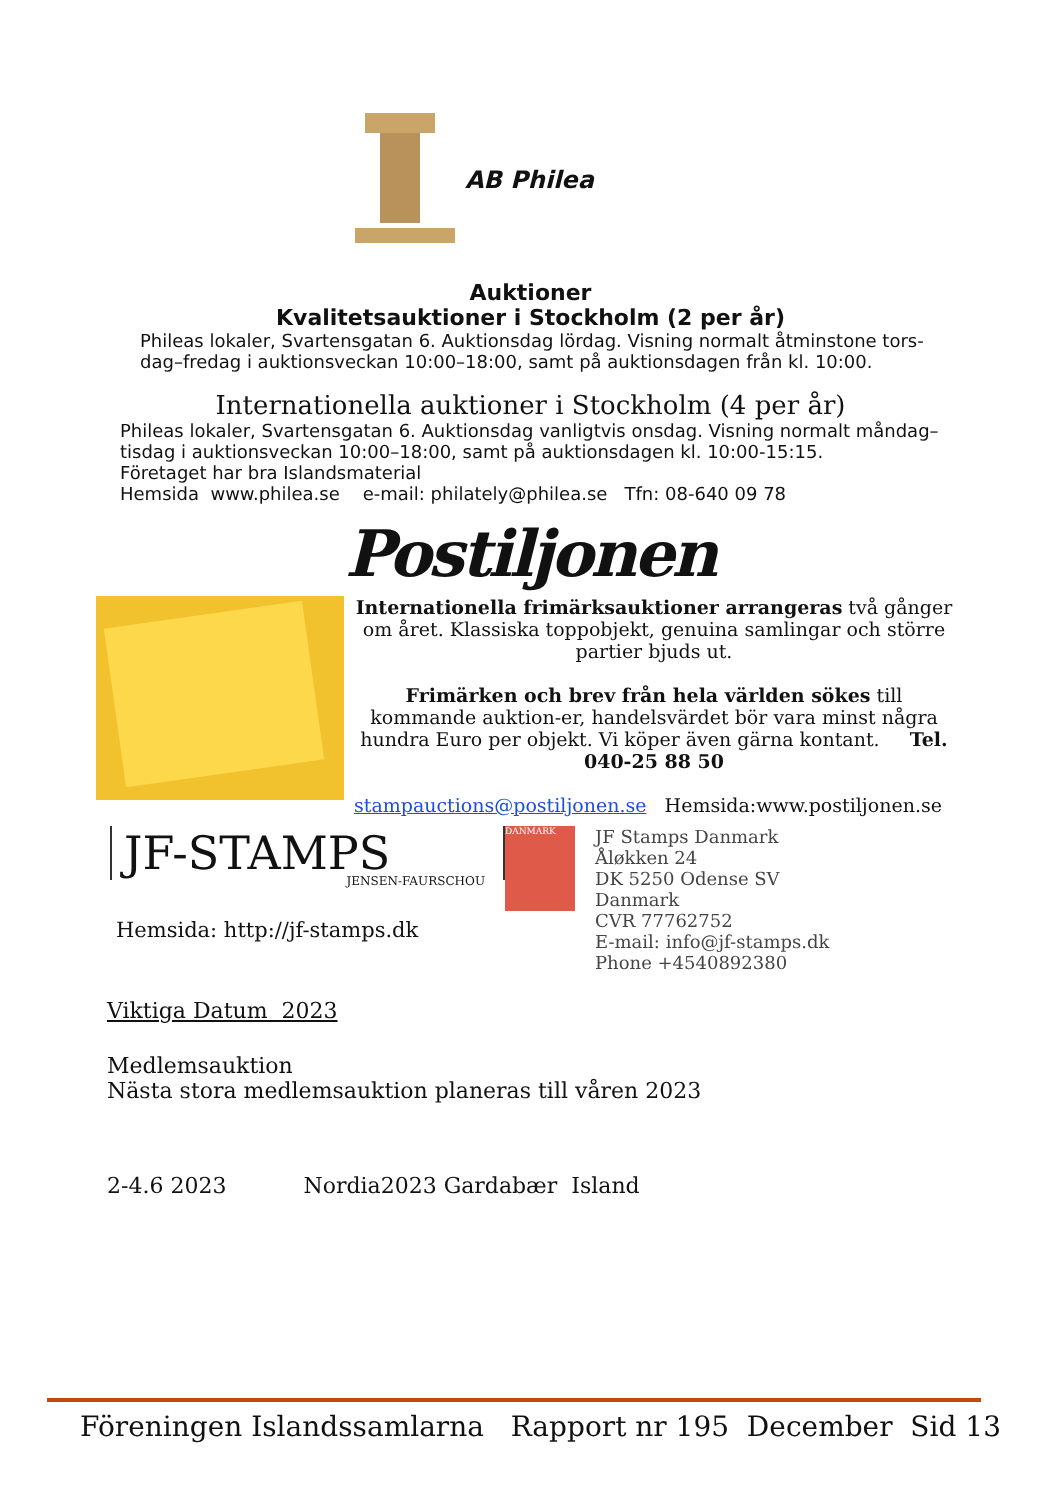AB Philea
Auktioner
Kvalitetsauktioner i Stockholm (2 per år)
Phileas lokaler, Svartensgatan 6. Auktionsdag lördag. Visning normalt åtminstone tors-dag–fredag i auktionsveckan 10:00–18:00, samt på auktionsdagen från kl. 10:00.
Internationella auktioner i Stockholm (4 per år)
Phileas lokaler, Svartensgatan 6. Auktionsdag vanligtvis onsdag. Visning normalt måndag–tisdag i auktionsveckan 10:00–18:00, samt på auktionsdagen kl. 10:00-15:15.
Företaget har bra Islandsmaterial
Hemsida www.philea.se e-mail: philately@philea.se Tfn: 08-640 09 78
Postiljonen
Internationella frimärksauktioner arrangeras två gånger om året. Klassiska toppobjekt, genuina samlingar och större partier bjuds ut.
Frimärken och brev från hela världen sökes till kommande auktion-er, handelsvärdet bör vara minst några hundra Euro per objekt. Vi köper även gärna kontant. Tel. 040-25 88 50
stampauctions@postiljonen.se Hemsida:www.postiljonen.se
JF-STAMPS
JENSEN-FAURSCHOU
Hemsida: http://jf-stamps.dk
DANMARK
JF Stamps Danmark
Åløkken 24
DK 5250 Odense SV
Danmark
CVR 77762752
E-mail: info@jf-stamps.dk
Phone +4540892380
Viktiga Datum 2023
Medlemsauktion
Nästa stora medlemsauktion planeras till våren 2023
2-4.6 2023 Nordia2023 Gardabær Island
Föreningen Islandssamlarna Rapport nr 195 December Sid 13